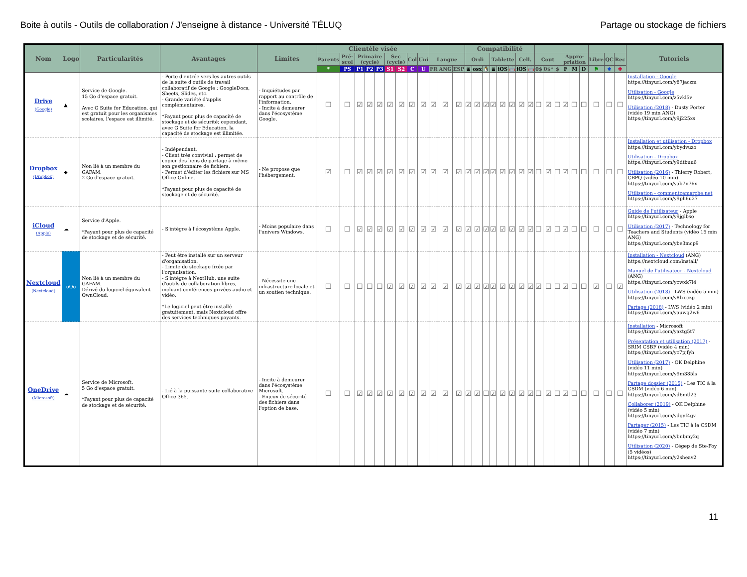Boite à outils - Outils de collaboration / J'enseigne à distance - Université TÉLUQ Partage ou stockage de fichiers
| Nom | Logo | Particularités | Avantages | Limites | Clientèle visée | | | | | | | | | | | | Compatibilité | | | | | | | | | | | | | | | | | Tutoriels |
| --- | --- | --- | --- | --- | --- | --- | --- | --- | --- | --- | --- | --- | --- | --- | --- | --- | --- | --- | --- | --- | --- | --- | --- | --- | --- | --- | --- | --- | --- | --- | --- | --- | --- | --- |
| | | | | | Parents | Pré-scol | Primaire (cycle) | | | Sec (cycle) | | Col | Uni | Langue | | | Ordi | | | Tablette | | | Cell. | | Cout | | | Appro-priation | | | Libre | QC | Rec | |
| | | | | | * | PS | P1 | P2 | P3 | S1 | S2 | C | U | FR | ANG | ESP | ⊞ | osx | 🐧 | ⊞ | iOS | 🤖 | iOS | 🤖 | 0$ | 0$* | $ | F | M | D | ⚑ | ⚜ | ✚ | |
| Drive (Google) | ▲ | Service de Google. 15 Go d'espace gratuit. Avec G Suite for Education, qui est gratuit pour les organismes scolaires, l'espace est illimité. | - Porte d'entrée vers les autres outils de la suite d'outils de travail collaboratif de Google : GoogleDocs, Sheets, Slides, etc. - Grande variété d'applis complémentaires. *Payant pour plus de capacité de stockage et de sécurité; cependant, avec G Suite for Education, la capacité de stockage est illimitée. | - Inquiétudes par rapport au contrôle de l'information. - Incite à demeurer dans l'écosystème Google. | ☐ | ☐ | ☑ | ☑ | ☑ | ☑ | ☑ | ☑ | ☑ | ☑ | ☑ | ☑ | ☑ | ☑ | ☑ | ☑ | ☑ | ☑ | ☑ | ☑ | ☐ | ☑ | ☐ | ☑ | ☐ | ☐ | ☐ | ☐ | ☐ | Installation - Google https://tinyurl.com/y87jaczm Utilisation - Google https://tinyurl.com/z5vkl5v Utilisation (2018) - Dusty Porter (vidéo 19 min ANG) https://tinyurl.com/y9j225xs |
| Dropbox (Dropbox) | ◆ | Non lié à un membre du GAFAM. 2 Go d'espace gratuit. | - Indépendant. - Client très convivial : permet de copier des liens de partage à même son gestionnaire de fichiers. - Permet d'éditer les fichiers sur MS Office Online. *Payant pour plus de capacité de stockage et de sécurité. | - Ne propose que l'hébergement. | ☑ | ☐ | ☑ | ☑ | ☑ | ☑ | ☑ | ☑ | ☑ | ☑ | ☑ | ☑ | ☑ | ☑ | ☑ | ☑ | ☑ | ☑ | ☑ | ☑ | ☐ | ☑ | ☐ | ☑ | ☐ | ☐ | ☐ | ☐ | ☐ | Installation et utilisation - Dropbox https://tinyurl.com/ybydvuzo Utilisation - Dropbox https://tinyurl.com/y9dtbuu6 Utilisation (2016) - Thierry Robert, CBPQ (vidéo 10 min) https://tinyurl.com/yab7n76x Utilisation - commentcamarche.net https://tinyurl.com/y9ph6u27 |
| iCloud (Apple) | ☁ | Service d'Apple. *Payant pour plus de capacité de stockage et de sécurité. | - S'intègre à l'écosystème Apple. | - Moins populaire dans l'univers Windows. | ☐ | ☐ | ☑ | ☑ | ☑ | ☑ | ☑ | ☑ | ☑ | ☑ | ☑ | ☑ | ☑ | ☑ | ☑ | ☑ | ☑ | ☑ | ☑ | ☑ | ☐ | ☑ | ☐ | ☑ | ☐ | ☐ | ☐ | ☐ | ☐ | Guide de l'utilisateur - Apple https://tinyurl.com/y9jglbso Utilisation (2017) - Technology for Teachers and Students (vidéo 15 min ANG) https://tinyurl.com/ybe3mcp9 |
| Nextcloud (Nextcloud) | oOo | Non lié à un membre du GAFAM. Dérivé du logiciel équivalent OwnCloud. | - Peut être installé sur un serveur d'organisation. - Limite de stockage fixée par l'organisation. - S'intègre à NextHub, une suite d'outils de collaboration libres, incluant conférences privées audio et vidéo. *Le logiciel peut être installé gratuitement, mais Nextcloud offre des services techniques payants. | - Nécessite une infrastructure locale et un soutien technique. | ☐ | ☐ | ☐ | ☐ | ☐ | ☑ | ☑ | ☑ | ☑ | ☑ | ☑ | ☑ | ☑ | ☑ | ☑ | ☑ | ☑ | ☑ | ☑ | ☑ | ☑ | ☐ | ☐ | ☑ | ☐ | ☐ | ☑ | ☐ | ☑ | Installation - Nextcloud (ANG) https://nextcloud.com/install/ Manuel de l'utilisateur - Nextcloud (ANG) https://tinyurl.com/ycwxk7l4 Utilisation (2018) - LWS (vidéo 5 min) https://tinyurl.com/y8lxcczp Partage (2018) - LWS (vidéo 2 min) https://tinyurl.com/yauwg2w6 |
| OneDrive (Microsoft) | ☁ | Service de Microsoft. 5 Go d'espace gratuit. *Payant pour plus de capacité de stockage et de sécurité. | - Lié à la puissante suite collaborative Office 365. | - Incite à demeurer dans l'écosystème Microsoft. - Enjeux de sécurité des fichiers dans l'option de base. | ☐ | ☐ | ☑ | ☑ | ☑ | ☑ | ☑ | ☑ | ☑ | ☑ | ☑ | ☑ | ☑ | ☑ | ☐ | ☑ | ☑ | ☑ | ☑ | ☑ | ☐ | ☑ | ☐ | ☑ | ☐ | ☐ | ☐ | ☐ | ☐ | Installation - Microsoft https://tinyurl.com/yaxtg5t7 Présentation et utilisation (2017) - SRIM CSBF (vidéo 4 min) https://tinyurl.com/yc7pjfyh Utilisation (2017) - OK Delphine (vidéo 11 min) https://tinyurl.com/y9m385ls Partage dossier (2015) - Les TIC à la CSDM (vidéo 6 min) https://tinyurl.com/yd6mtl23 Collaborer (2019) - OK Delphine (vidéo 5 min) https://tinyurl.com/ydgyf4gv Partager (2015) - Les TIC à la CSDM (vidéo 7 min) https://tinyurl.com/ybnbmy2q Utilisation (2020) - Cégep de Ste-Foy (5 vidéos) https://tinyurl.com/y2sheav2 |
11